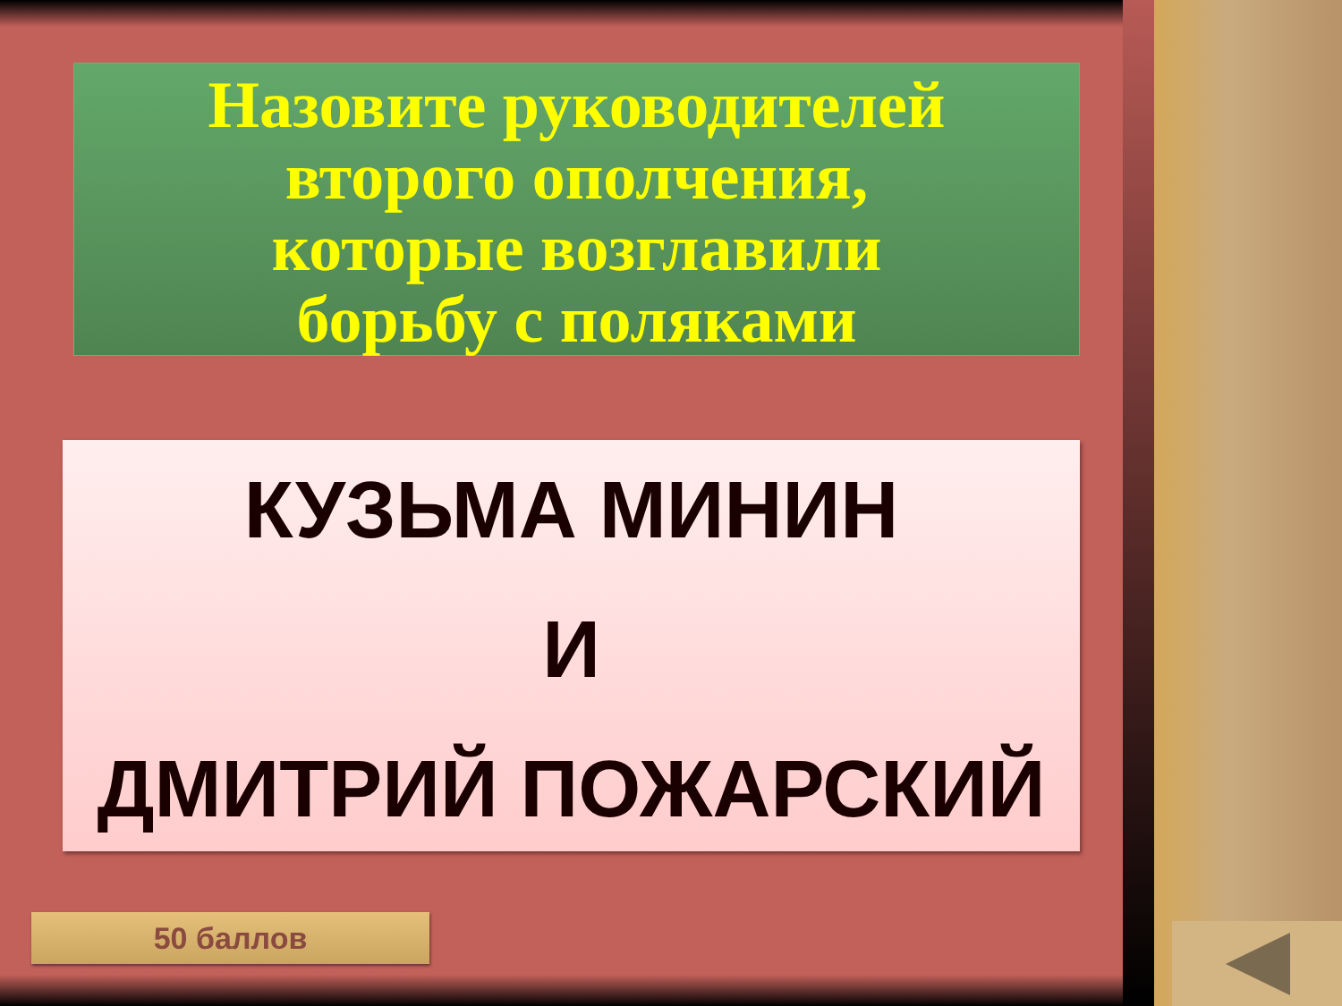Назовите руководителей
второго ополчения,
которые возглавили
борьбу с поляками
КУЗЬМА МИНИН
И
ДМИТРИЙ ПОЖАРСКИЙ
50 баллов